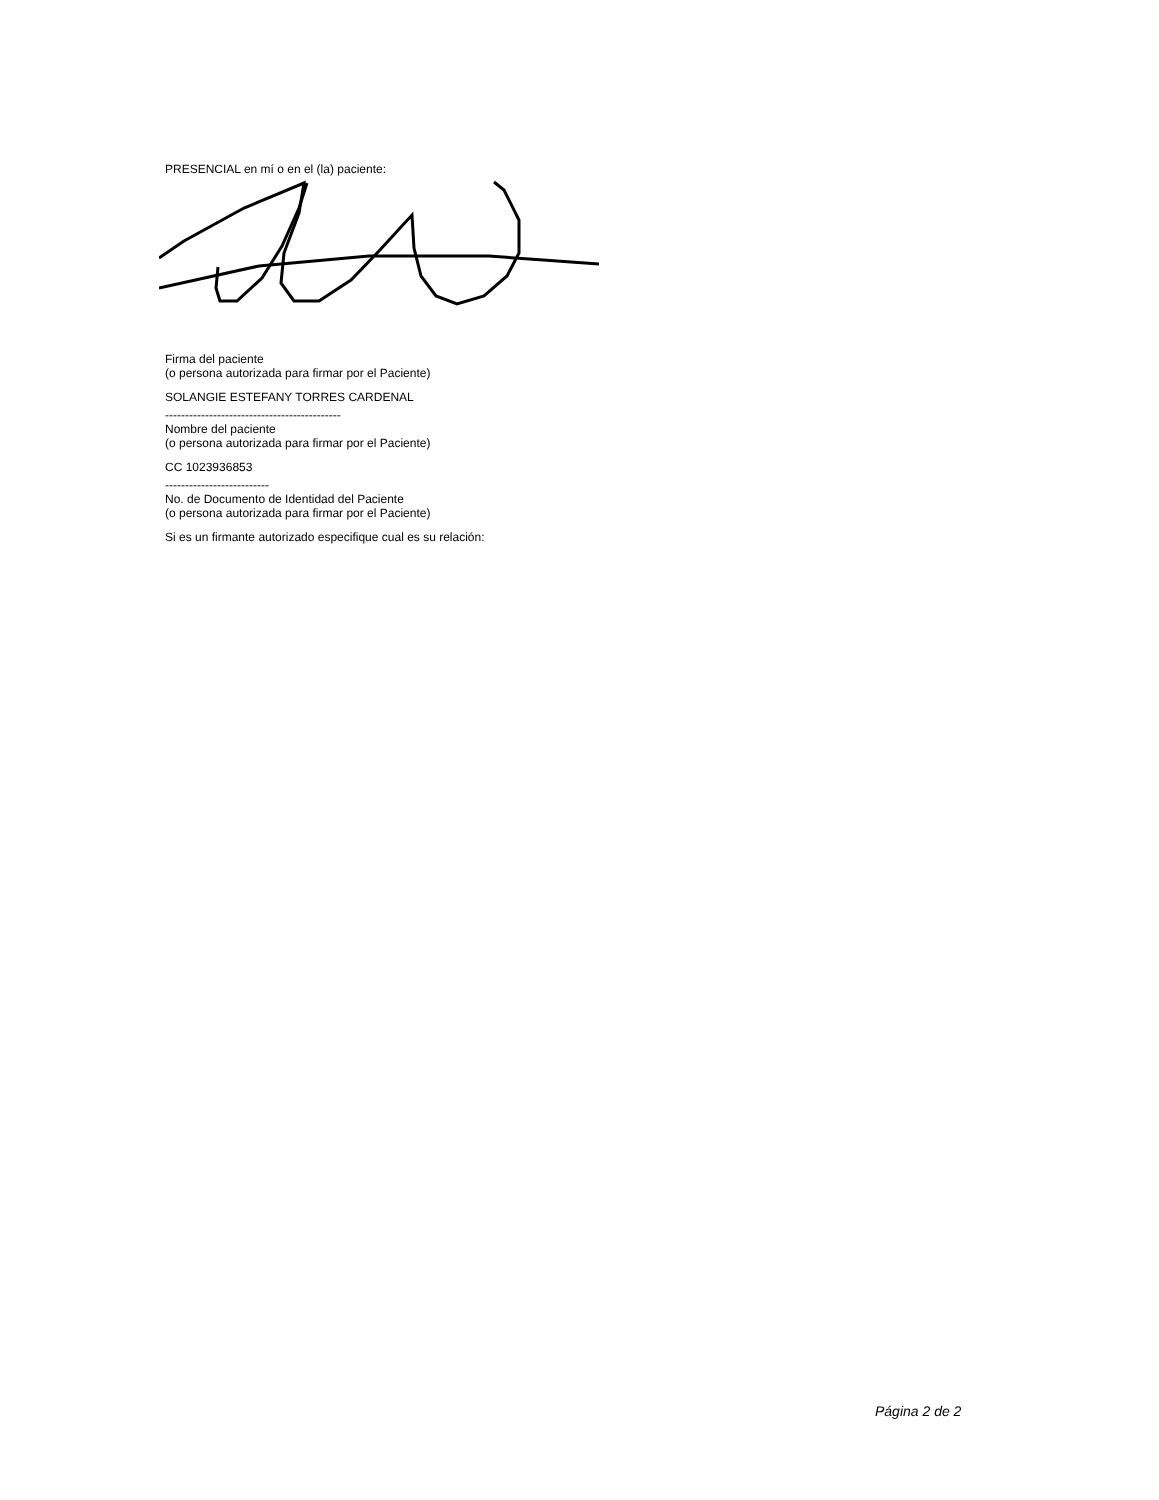PRESENCIAL en mí o en el (la) paciente:
Firma del paciente
(o persona autorizada para firmar por el Paciente)
SOLANGIE ESTEFANY TORRES CARDENAL
--------------------------------------------
Nombre del paciente
(o persona autorizada para firmar por el Paciente)
CC 1023936853
--------------------------
No. de Documento de Identidad del Paciente
(o persona autorizada para firmar por el Paciente)
Si es un firmante autorizado especifique cual es su relación:
Página 2 de 2